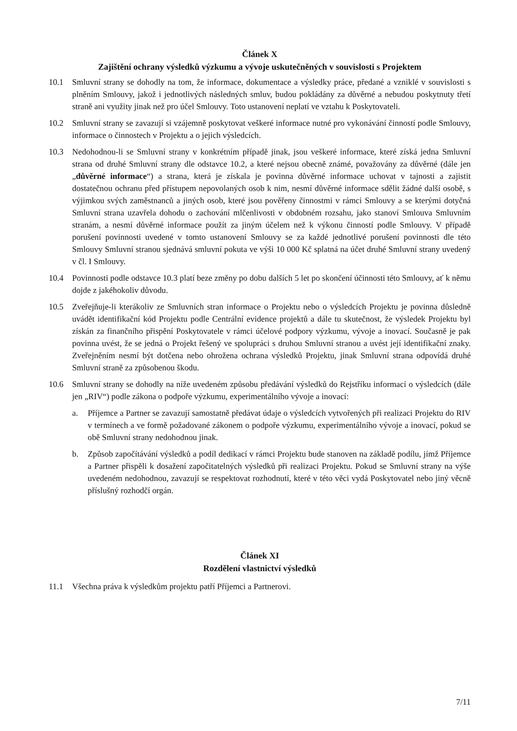Článek X
Zajištění ochrany výsledků výzkumu a vývoje uskutečněných v souvislosti s Projektem
10.1 Smluvní strany se dohodly na tom, že informace, dokumentace a výsledky práce, předané a vzniklé v souvislosti s plněním Smlouvy, jakož i jednotlivých následných smluv, budou pokládány za důvěrné a nebudou poskytnuty třetí straně ani využity jinak než pro účel Smlouvy. Toto ustanovení neplatí ve vztahu k Poskytovateli.
10.2 Smluvní strany se zavazují si vzájemně poskytovat veškeré informace nutné pro vykonávání činností podle Smlouvy, informace o činnostech v Projektu a o jejich výsledcích.
10.3 Nedohodnou-li se Smluvní strany v konkrétním případě jinak, jsou veškeré informace, které získá jedna Smluvní strana od druhé Smluvní strany dle odstavce 10.2, a které nejsou obecně známé, považovány za důvěrné (dále jen „důvěrné informace“) a strana, která je získala je povinna důvěrné informace uchovat v tajnosti a zajistit dostatečnou ochranu před přístupem nepovolaných osob k nim, nesmí důvěrné informace sdělit žádné další osobě, s výjimkou svých zaměstnanců a jiných osob, které jsou pověřeny činnostmi v rámci Smlouvy a se kterými dotyčná Smluvní strana uzavřela dohodu o zachování mlčenlivosti v obdobném rozsahu, jako stanoví Smlouva Smluvním stranám, a nesmí důvěrné informace použít za jiným účelem než k výkonu činností podle Smlouvy. V případě porušení povinnosti uvedené v tomto ustanovení Smlouvy se za každé jednotlivé porušení povinnosti dle této Smlouvy Smluvní stranou sjednává smluvní pokuta ve výši 10 000 Kč splatná na účet druhé Smluvní strany uvedený v čl. I Smlouvy.
10.4 Povinnosti podle odstavce 10.3 platí beze změny po dobu dalších 5 let po skončení účinnosti této Smlouvy, ať k němu dojde z jakéhokoliv důvodu.
10.5 Zveřejňuje-li kterákoliv ze Smluvních stran informace o Projektu nebo o výsledcích Projektu je povinna důsledně uvádět identifikační kód Projektu podle Centrální evidence projektů a dále tu skutečnost, že výsledek Projektu byl získán za finančního přispění Poskytovatele v rámci účelové podpory výzkumu, vývoje a inovací. Současně je pak povinna uvést, že se jedná o Projekt řešený ve spolupráci s druhou Smluvní stranou a uvést její identifikační znaky. Zveřejněním nesmí být dotčena nebo ohrožena ochrana výsledků Projektu, jinak Smluvní strana odpovídá druhé Smluvní straně za způsobenou škodu.
10.6 Smluvní strany se dohodly na níže uvedeném způsobu předávání výsledků do Rejstříku informací o výsledcích (dále jen „RIV“) podle zákona o podpoře výzkumu, experimentálního vývoje a inovací:
a. Příjemce a Partner se zavazují samostatně předávat údaje o výsledcích vytvořených při realizaci Projektu do RIV v termínech a ve formě požadované zákonem o podpoře výzkumu, experimentálního vývoje a inovací, pokud se obě Smluvní strany nedohodnou jinak.
b. Způsob započítávání výsledků a podíl dedikací v rámci Projektu bude stanoven na základě podílu, jímž Příjemce a Partner přispěli k dosažení započitatelných výsledků při realizaci Projektu. Pokud se Smluvní strany na výše uvedeném nedohodnou, zavazují se respektovat rozhodnutí, které v této věci vydá Poskytovatel nebo jiný věcně příslušný rozhodčí orgán.
Článek XI
Rozdělení vlastnictví výsledků
11.1 Všechna práva k výsledkům projektu patří Příjemci a Partnerovi.
7/11